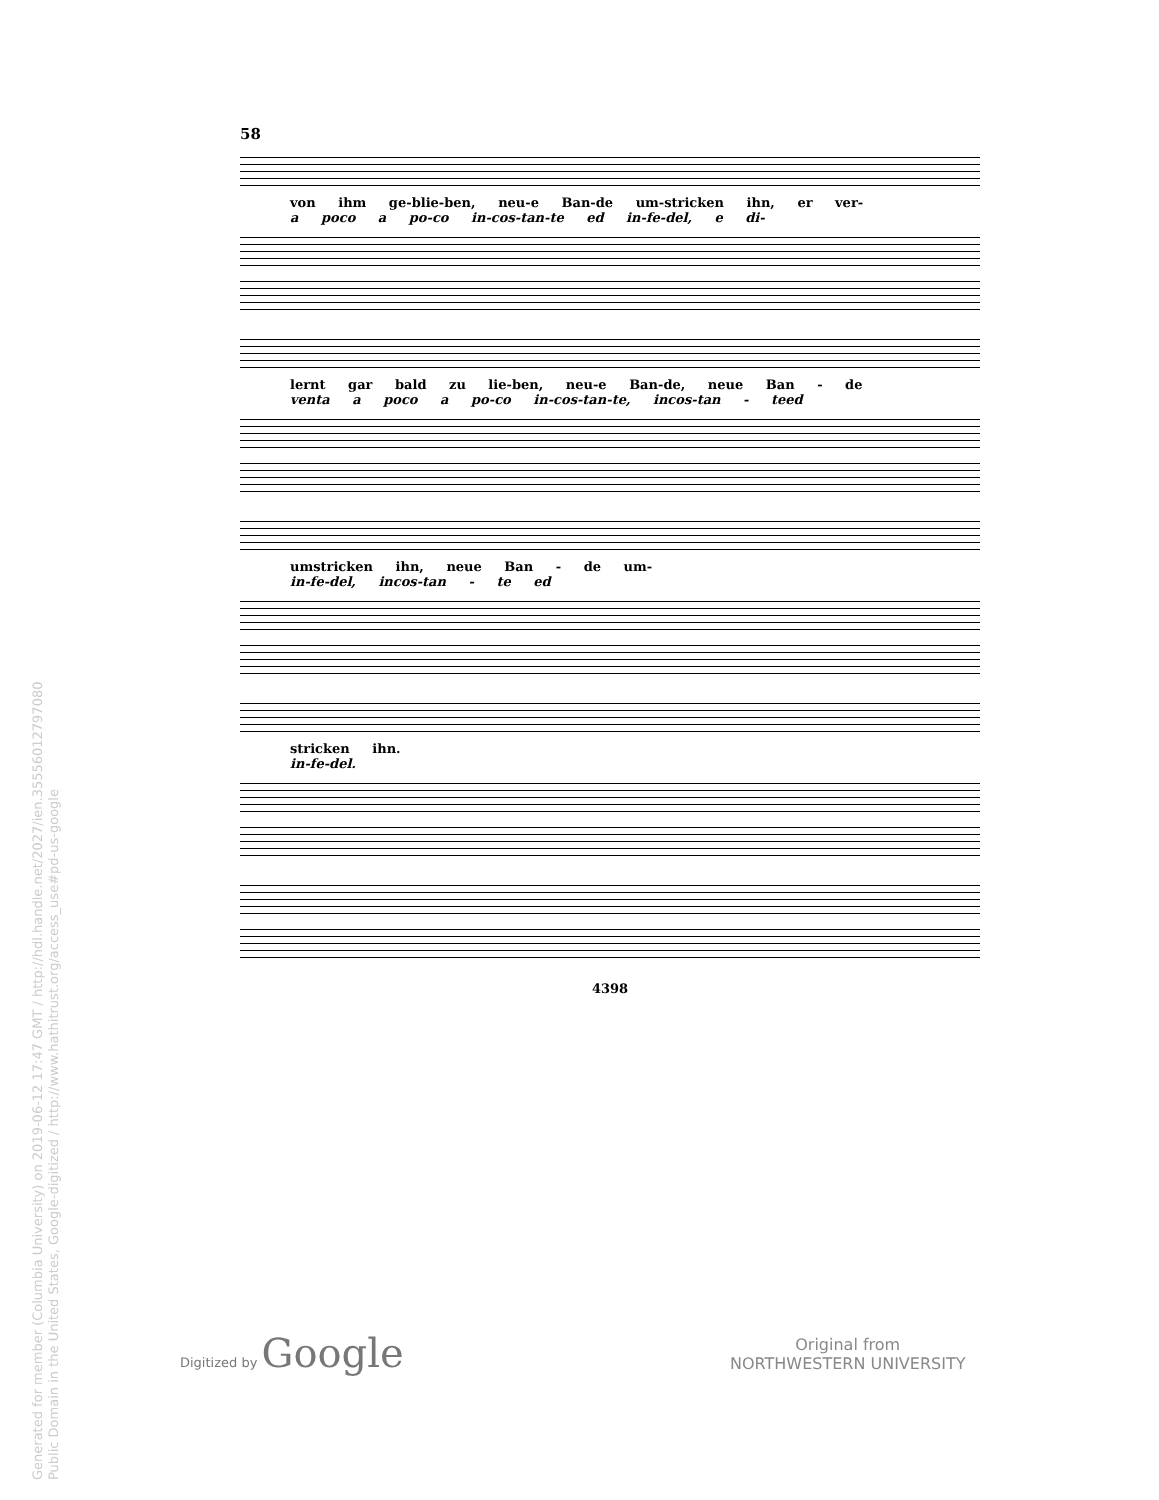Generated for member (Columbia University) on 2019-06-12 17:47 GMT / http://hdl.handle.net/2027/ien.35556012797080
Public Domain in the United States, Google-digitized / http://www.hathitrust.org/access_use#pd-us-google
58
von ihm ge-blie-ben, neu-e Ban-de um-stricken ihn, er ver-
a poco a po-co in-cos-tan-te ed in-fe-del, e di-
lernt gar bald zu lie-ben, neu-e Ban-de, neue Ban - de
venta a poco a po-co in-cos-tan-te, incos-tan - teed
umstricken ihn, neue Ban - de um-
in-fe-del, incos-tan - te ed
stricken ihn.
in-fe-del.
4398
Digitized by Google
Original from
NORTHWESTERN UNIVERSITY